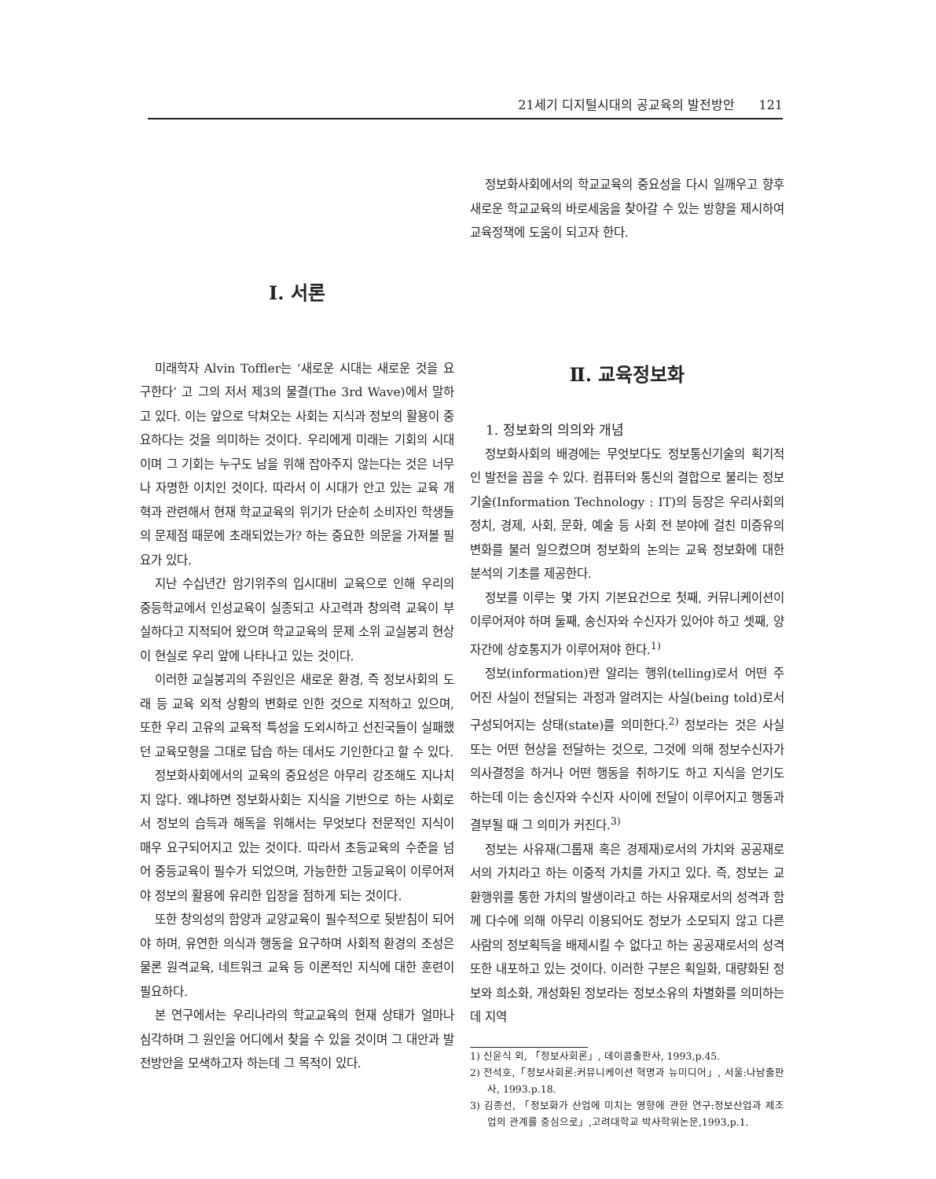21세기 디지털시대의 공교육의 발전방안 121
Ⅰ. 서론
미래학자 Alvin Toffler는 ‘새로운 시대는 새로운 것을 요구한다’ 고 그의 저서 제3의 물결(The 3rd Wave)에서 말하고 있다. 이는 앞으로 닥쳐오는 사회는 지식과 정보의 활용이 중요하다는 것을 의미하는 것이다. 우리에게 미래는 기회의 시대이며 그 기회는 누구도 남을 위해 잡아주지 않는다는 것은 너무나 자명한 이치인 것이다. 따라서 이 시대가 안고 있는 교육 개혁과 관련해서 현재 학교교육의 위기가 단순히 소비자인 학생들의 문제점 때문에 초래되었는가? 하는 중요한 의문을 가져볼 필요가 있다.
지난 수십년간 암기위주의 입시대비 교육으로 인해 우리의 중등학교에서 인성교육이 실종되고 사고력과 창의력 교육이 부실하다고 지적되어 왔으며 학교교육의 문제 소위 교실붕괴 현상이 현실로 우리 앞에 나타나고 있는 것이다.
이러한 교실붕괴의 주원인은 새로운 환경, 즉 정보사회의 도래 등 교육 외적 상황의 변화로 인한 것으로 지적하고 있으며, 또한 우리 고유의 교육적 특성을 도외시하고 선진국들이 실패했던 교육모형을 그대로 답습 하는 데서도 기인한다고 할 수 있다.
정보화사회에서의 교육의 중요성은 아무리 강조해도 지나치지 않다. 왜냐하면 정보화사회는 지식을 기반으로 하는 사회로서 정보의 습득과 해독을 위해서는 무엇보다 전문적인 지식이 매우 요구되어지고 있는 것이다. 따라서 초등교육의 수준을 넘어 중등교육이 필수가 되었으며, 가능한한 고등교육이 이루어져야 정보의 활용에 유리한 입장을 점하게 되는 것이다.
또한 창의성의 함양과 교양교육이 필수적으로 뒷받침이 되어야 하며, 유연한 의식과 행동을 요구하며 사회적 환경의 조성은 물론 원격교육, 네트워크 교육 등 이론적인 지식에 대한 훈련이 필요하다.
본 연구에서는 우리나라의 학교교육의 현재 상태가 얼마나 심각하며 그 원인을 어디에서 찾을 수 있을 것이며 그 대안과 발전방안을 모색하고자 하는데 그 목적이 있다.
정보화사회에서의 학교교육의 중요성을 다시 일깨우고 향후 새로운 학교교육의 바로세움을 찾아갈 수 있는 방향을 제시하여 교육정책에 도움이 되고자 한다.
Ⅱ. 교육정보화
1. 정보화의 의의와 개념
정보화사회의 배경에는 무엇보다도 정보통신기술의 획기적인 발전을 꼽을 수 있다. 컴퓨터와 통신의 결합으로 불리는 정보기술(Information Technology : IT)의 등장은 우리사회의 정치, 경제, 사회, 문화, 예술 등 사회 전 분야에 걸친 미증유의 변화를 불러 일으켰으며 정보화의 논의는 교육 정보화에 대한 분석의 기초를 제공한다.
정보를 이루는 몇 가지 기본요건으로 첫째, 커뮤니케이션이 이루어져야 하며 둘째, 송신자와 수신자가 있어야 하고 셋째, 양자간에 상호통지가 이루어져야 한다.<sup>1)</sup>
정보(information)란 알리는 행위(telling)로서 어떤 주어진 사실이 전달되는 과정과 알려지는 사실(being told)로서 구성되어지는 상태(state)를 의미한다.<sup>2)</sup> 정보라는 것은 사실 또는 어떤 현상을 전달하는 것으로, 그것에 의해 정보수신자가 의사결정을 하거나 어떤 행동을 취하기도 하고 지식을 얻기도 하는데 이는 송신자와 수신자 사이에 전달이 이루어지고 행동과 결부될 때 그 의미가 커진다.<sup>3)</sup>
정보는 사유재(그룹재 혹은 경제재)로서의 가치와 공공재로서의 가치라고 하는 이중적 가치를 가지고 있다. 즉, 정보는 교환행위를 통한 가치의 발생이라고 하는 사유재로서의 성격과 함께 다수에 의해 아무리 이용되어도 정보가 소모되지 않고 다른 사람의 정보획득을 배제시킬 수 없다고 하는 공공재로서의 성격 또한 내포하고 있는 것이다. 이러한 구분은 획일화, 대량화된 정보와 희소화, 개성화된 정보라는 정보소유의 차별화를 의미하는데 지역
1) 신윤식 외, 「정보사회론」, 데이콤출판사, 1993,p.45.
2) 전석호,「정보사회론:커뮤니케이션 혁명과 뉴미디어」, 서울:나남출판사, 1993.p.18.
3) 김종선, 「정보화가 산업에 미치는 영향에 관한 연구:정보산업과 제조업의 관계를 중심으로」,고려대학교 박사학위논문,1993,p.1.